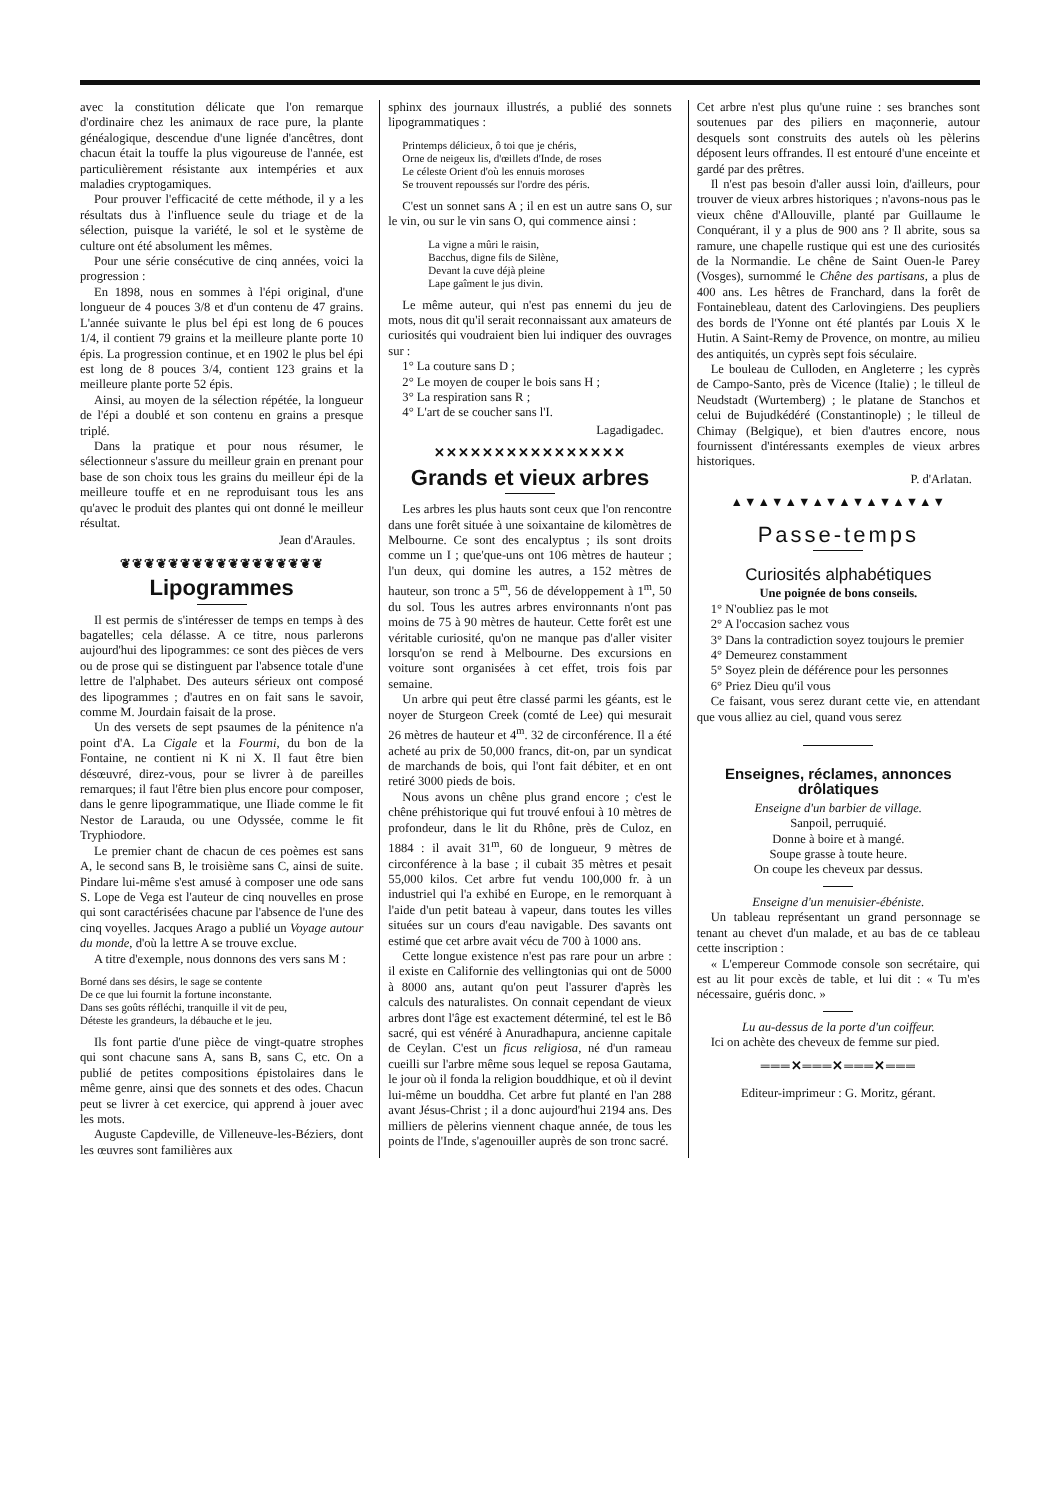avec la constitution délicate que l'on remarque d'ordinaire chez les animaux de race pure, la plante généalogique, descendue d'une lignée d'ancêtres, dont chacun était la touffe la plus vigoureuse de l'année, est particulièrement résistante aux intempéries et aux maladies cryptogamiques.
Pour prouver l'efficacité de cette méthode, il y a les résultats dus à l'influence seule du triage et de la sélection, puisque la variété, le sol et le système de culture ont été absolument les mêmes.
Pour une série consécutive de cinq années, voici la progression :
En 1898, nous en sommes à l'épi original, d'une longueur de 4 pouces 3/8 et d'un contenu de 47 grains. L'année suivante le plus bel épi est long de 6 pouces 1/4, il contient 79 grains et la meilleure plante porte 10 épis. La progression continue, et en 1902 le plus bel épi est long de 8 pouces 3/4, contient 123 grains et la meilleure plante porte 52 épis.
Ainsi, au moyen de la sélection répétée, la longueur de l'épi a doublé et son contenu en grains a presque triplé.
Dans la pratique et pour nous résumer, le sélectionneur s'assure du meilleur grain en prenant pour base de son choix tous les grains du meilleur épi de la meilleure touffe et en ne reproduisant tous les ans qu'avec le produit des plantes qui ont donné le meilleur résultat.
Jean d'Araules.
❦❦❦❦❦❦❦❦❦❦❦❦❦❦❦❦❦
Lipogrammes
Il est permis de s'intéresser de temps en temps à des bagatelles; cela délasse. A ce titre, nous parlerons aujourd'hui des lipogrammes: ce sont des pièces de vers ou de prose qui se distinguent par l'absence totale d'une lettre de l'alphabet. Des auteurs sérieux ont composé des lipogrammes ; d'autres en on fait sans le savoir, comme M. Jourdain faisait de la prose.
Un des versets de sept psaumes de la pénitence n'a point d'A. La Cigale et la Fourmi, du bon de la Fontaine, ne contient ni K ni X. Il faut être bien désœuvré, direz-vous, pour se livrer à de pareilles remarques; il faut l'être bien plus encore pour composer, dans le genre lipogrammatique, une Iliade comme le fit Nestor de Larauda, ou une Odyssée, comme le fit Tryphiodore.
Le premier chant de chacun de ces poèmes est sans A, le second sans B, le troisième sans C, ainsi de suite. Pindare lui-même s'est amusé à composer une ode sans S. Lope de Vega est l'auteur de cinq nouvelles en prose qui sont caractérisées chacune par l'absence de l'une des cinq voyelles. Jacques Arago a publié un Voyage autour du monde, d'où la lettre A se trouve exclue.
A titre d'exemple, nous donnons des vers sans M :
Borné dans ses désirs, le sage se contente
De ce que lui fournit la fortune inconstante.
Dans ses goûts réfléchi, tranquille il vit de peu,
Déteste les grandeurs, la débauche et le jeu.
Ils font partie d'une pièce de vingt-quatre strophes qui sont chacune sans A, sans B, sans C, etc. On a publié de petites compositions épistolaires dans le même genre, ainsi que des sonnets et des odes. Chacun peut se livrer à cet exercice, qui apprend à jouer avec les mots.
Auguste Capdeville, de Villeneuve-les-Béziers, dont les œuvres sont familières aux
sphinx des journaux illustrés, a publié des sonnets lipogrammatiques :
Printemps délicieux, ô toi que je chéris,
Orne de neigeux lis, d'œillets d'Inde, de roses
Le céleste Orient d'où les ennuis moroses
Se trouvent repoussés sur l'ordre des péris.
C'est un sonnet sans A ; il en est un autre sans O, sur le vin, ou sur le vin sans O, qui commence ainsi :
La vigne a mûri le raisin,
Bacchus, digne fils de Silène,
Devant la cuve déjà pleine
Lape gaîment le jus divin.
Le même auteur, qui n'est pas ennemi du jeu de mots, nous dit qu'il serait reconnaissant aux amateurs de curiosités qui voudraient bien lui indiquer des ouvrages sur :
1° La couture sans D ;
2° Le moyen de couper le bois sans H ;
3° La respiration sans R ;
4° L'art de se coucher sans l'I.
Lagadigadec.
✕✕✕✕✕✕✕✕✕✕✕✕✕✕✕✕
Grands et vieux arbres
Les arbres les plus hauts sont ceux que l'on rencontre dans une forêt située à une soixantaine de kilomètres de Melbourne. Ce sont des encalyptus ; ils sont droits comme un I ; que'que-uns ont 106 mètres de hauteur ; l'un deux, qui domine les autres, a 152 mètres de hauteur, son tronc a 5<sup>m</sup>, 56 de développement à 1<sup>m</sup>, 50 du sol. Tous les autres arbres environnants n'ont pas moins de 75 à 90 mètres de hauteur. Cette forêt est une véritable curiosité, qu'on ne manque pas d'aller visiter lorsqu'on se rend à Melbourne. Des excursions en voiture sont organisées à cet effet, trois fois par semaine.
Un arbre qui peut être classé parmi les géants, est le noyer de Sturgeon Creek (comté de Lee) qui mesurait 26 mètres de hauteur et 4<sup>m</sup>. 32 de circonférence. Il a été acheté au prix de 50,000 francs, dit-on, par un syndicat de marchands de bois, qui l'ont fait débiter, et en ont retiré 3000 pieds de bois.
Nous avons un chêne plus grand encore ; c'est le chêne préhistorique qui fut trouvé enfoui à 10 mètres de profondeur, dans le lit du Rhône, près de Culoz, en 1884 : il avait 31<sup>m</sup>, 60 de longueur, 9 mètres de circonférence à la base ; il cubait 35 mètres et pesait 55,000 kilos. Cet arbre fut vendu 100,000 fr. à un industriel qui l'a exhibé en Europe, en le remorquant à l'aide d'un petit bateau à vapeur, dans toutes les villes situées sur un cours d'eau navigable. Des savants ont estimé que cet arbre avait vécu de 700 à 1000 ans.
Cette longue existence n'est pas rare pour un arbre : il existe en Californie des vellingtonias qui ont de 5000 à 8000 ans, autant qu'on peut l'assurer d'après les calculs des naturalistes. On connait cependant de vieux arbres dont l'âge est exactement déterminé, tel est le Bô sacré, qui est vénéré à Anuradhapura, ancienne capitale de Ceylan. C'est un ficus religiosa, né d'un rameau cueilli sur l'arbre même sous lequel se reposa Gautama, le jour où il fonda la religion bouddhique, et où il devint lui-même un bouddha. Cet arbre fut planté en l'an 288 avant Jésus-Christ ; il a donc aujourd'hui 2194 ans. Des milliers de pèlerins viennent chaque année, de tous les points de l'Inde, s'agenouiller auprès de son tronc sacré.
Cet arbre n'est plus qu'une ruine : ses branches sont soutenues par des piliers en maçonnerie, autour desquels sont construits des autels où les pèlerins déposent leurs offrandes. Il est entouré d'une enceinte et gardé par des prêtres.
Il n'est pas besoin d'aller aussi loin, d'ailleurs, pour trouver de vieux arbres historiques ; n'avons-nous pas le vieux chêne d'Allouville, planté par Guillaume le Conquérant, il y a plus de 900 ans ? Il abrite, sous sa ramure, une chapelle rustique qui est une des curiosités de la Normandie. Le chêne de Saint Ouen-le Parey (Vosges), surnommé le Chêne des partisans, a plus de 400 ans. Les hêtres de Franchard, dans la forêt de Fontainebleau, datent des Carlovingiens. Des peupliers des bords de l'Yonne ont été plantés par Louis X le Hutin. A Saint-Remy de Provence, on montre, au milieu des antiquités, un cyprès sept fois séculaire.
Le bouleau de Culloden, en Angleterre ; les cyprès de Campo-Santo, près de Vicence (Italie) ; le tilleul de Neudstadt (Wurtemberg) ; le platane de Stanchos et celui de Bujudkédéré (Constantinople) ; le tilleul de Chimay (Belgique), et bien d'autres encore, nous fournissent d'intéressants exemples de vieux arbres historiques.
P. d'Arlatan.
▲▼▲▼▲▼▲▼▲▼▲▼▲▼▲▼
Passe-temps
Curiosités alphabétiques
Une poignée de bons conseils.
1° N'oubliez pas le mot
2° A l'occasion sachez vous
3° Dans la contradiction soyez toujours le premier
4° Demeurez constamment
5° Soyez plein de déférence pour les personnes
6° Priez Dieu qu'il vous
Ce faisant, vous serez durant cette vie, en attendant que vous alliez au ciel, quand vous serez
Enseignes, réclames, annonces drôlatiques
Enseigne d'un barbier de village.
Sanpoil, perruquié.
Donne à boire et à mangé.
Soupe grasse à toute heure.
On coupe les cheveux par dessus.
Enseigne d'un menuisier-ébéniste.
Un tableau représentant un grand personnage se tenant au chevet d'un malade, et au bas de ce tableau cette inscription :
« L'empereur Commode console son secrétaire, qui est au lit pour excès de table, et lui dit : « Tu m'es nécessaire, guéris donc. »
Lu au-dessus de la porte d'un coiffeur.
Ici on achète des cheveux de femme sur pied.
═══✕═══✕═══✕═══
Editeur-imprimeur : G. Moritz, gérant.